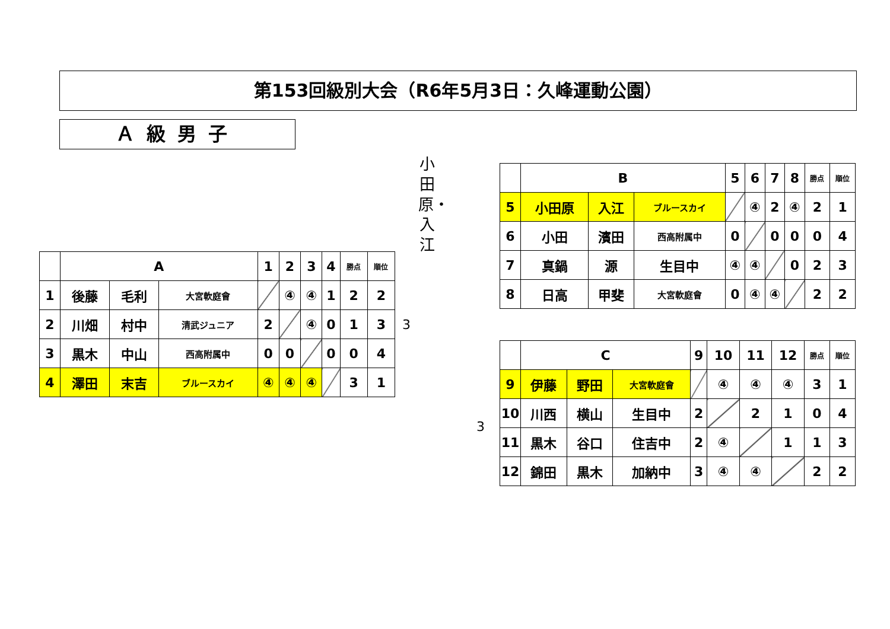第153回級別大会（R6年5月3日：久峰運動公園）
Ａ級男子
小田原・入江
| | A | | | 1 | 2 | 3 | 4 | 勝点 | 順位 |
| 1 | 後藤 | 毛利 | 大宮軟庭會 | | ④ | ④ | 1 | 2 | 2 |
| 2 | 川畑 | 村中 | 清武ジュニア | 2 | | ④ | 0 | 1 | 3 |
| 3 | 黒木 | 中山 | 西高附属中 | 0 | 0 | | 0 | 0 | 4 |
| 4 | 澤田 | 末吉 | ブルースカイ | ④ | ④ | ④ | | 3 | 1 |
3
3
| | B | | | 5 | 6 | 7 | 8 | 勝点 | 順位 |
| 5 | 小田原 | 入江 | ブルースカイ | | ④ | 2 | ④ | 2 | 1 |
| 6 | 小田 | 濱田 | 西高附属中 | 0 | | 0 | 0 | 0 | 4 |
| 7 | 真鍋 | 源 | 生目中 | ④ | ④ | | 0 | 2 | 3 |
| 8 | 日高 | 甲斐 | 大宮軟庭會 | 0 | ④ | ④ | | 2 | 2 |
| | C | | | 9 | 10 | 11 | 12 | 勝点 | 順位 |
| 9 | 伊藤 | 野田 | 大宮軟庭會 | | ④ | ④ | ④ | 3 | 1 |
| 10 | 川西 | 横山 | 生目中 | 2 | | 2 | 1 | 0 | 4 |
| 11 | 黒木 | 谷口 | 住吉中 | 2 | ④ | | 1 | 1 | 3 |
| 12 | 錦田 | 黒木 | 加納中 | 3 | ④ | ④ | | 2 | 2 |